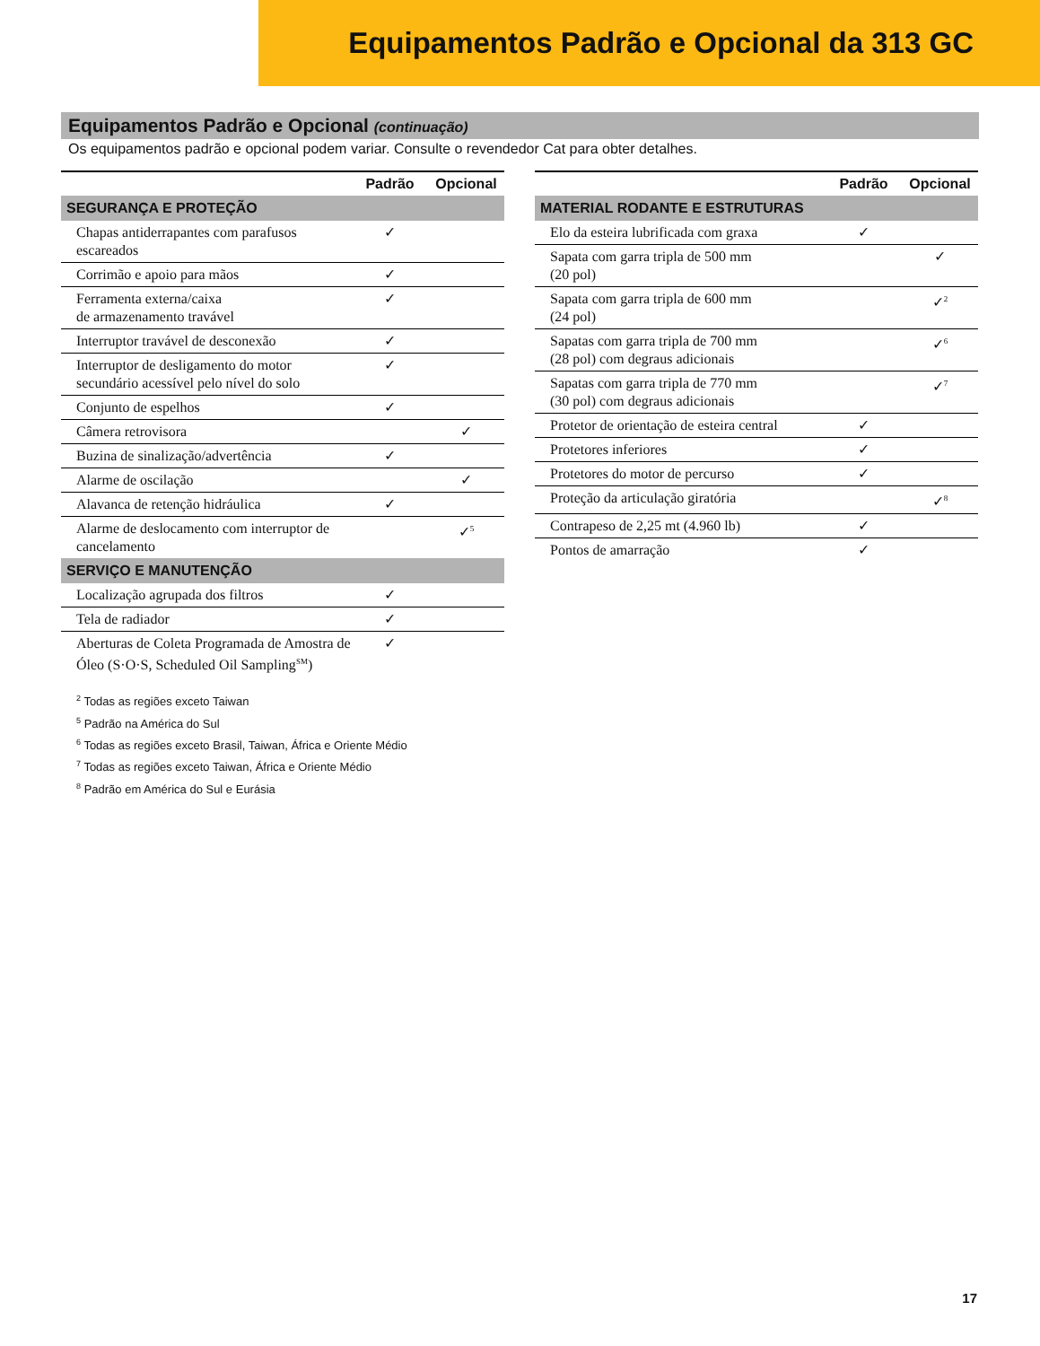Equipamentos Padrão e Opcional da 313 GC
Equipamentos Padrão e Opcional (continuação)
Os equipamentos padrão e opcional podem variar. Consulte o revendedor Cat para obter detalhes.
| | Padrão | Opcional |
| --- | --- | --- |
| SEGURANÇA E PROTEÇÃO | | |
| Chapas antiderrapantes com parafusos escareados | ✓ | |
| Corrimão e apoio para mãos | ✓ | |
| Ferramenta externa/caixa de armazenamento travável | ✓ | |
| Interruptor travável de desconexão | ✓ | |
| Interruptor de desligamento do motor secundário acessível pelo nível do solo | ✓ | |
| Conjunto de espelhos | ✓ | |
| Câmera retrovisora | | ✓ |
| Buzina de sinalização/advertência | ✓ | |
| Alarme de oscilação | | ✓ |
| Alavanca de retenção hidráulica | ✓ | |
| Alarme de deslocamento com interruptor de cancelamento | | ✓<sup>5</sup> |
| SERVIÇO E MANUTENÇÃO | | |
| Localização agrupada dos filtros | ✓ | |
| Tela de radiador | ✓ | |
| Aberturas de Coleta Programada de Amostra de Óleo (S·O·S, Scheduled Oil Sampling<sup>SM</sup>) | ✓ | |
| | Padrão | Opcional |
| --- | --- | --- |
| MATERIAL RODANTE E ESTRUTURAS | | |
| Elo da esteira lubrificada com graxa | ✓ | |
| Sapata com garra tripla de 500 mm (20 pol) | | ✓ |
| Sapata com garra tripla de 600 mm (24 pol) | | ✓<sup>2</sup> |
| Sapatas com garra tripla de 700 mm (28 pol) com degraus adicionais | | ✓<sup>6</sup> |
| Sapatas com garra tripla de 770 mm (30 pol) com degraus adicionais | | ✓<sup>7</sup> |
| Protetor de orientação de esteira central | ✓ | |
| Protetores inferiores | ✓ | |
| Protetores do motor de percurso | ✓ | |
| Proteção da articulação giratória | | ✓<sup>8</sup> |
| Contrapeso de 2,25 mt (4.960 lb) | ✓ | |
| Pontos de amarração | ✓ | |
<sup>2</sup> Todas as regiões exceto Taiwan
<sup>5</sup> Padrão na América do Sul
<sup>6</sup> Todas as regiões exceto Brasil, Taiwan, África e Oriente Médio
<sup>7</sup> Todas as regiões exceto Taiwan, África e Oriente Médio
<sup>8</sup> Padrão em América do Sul e Eurásia
17